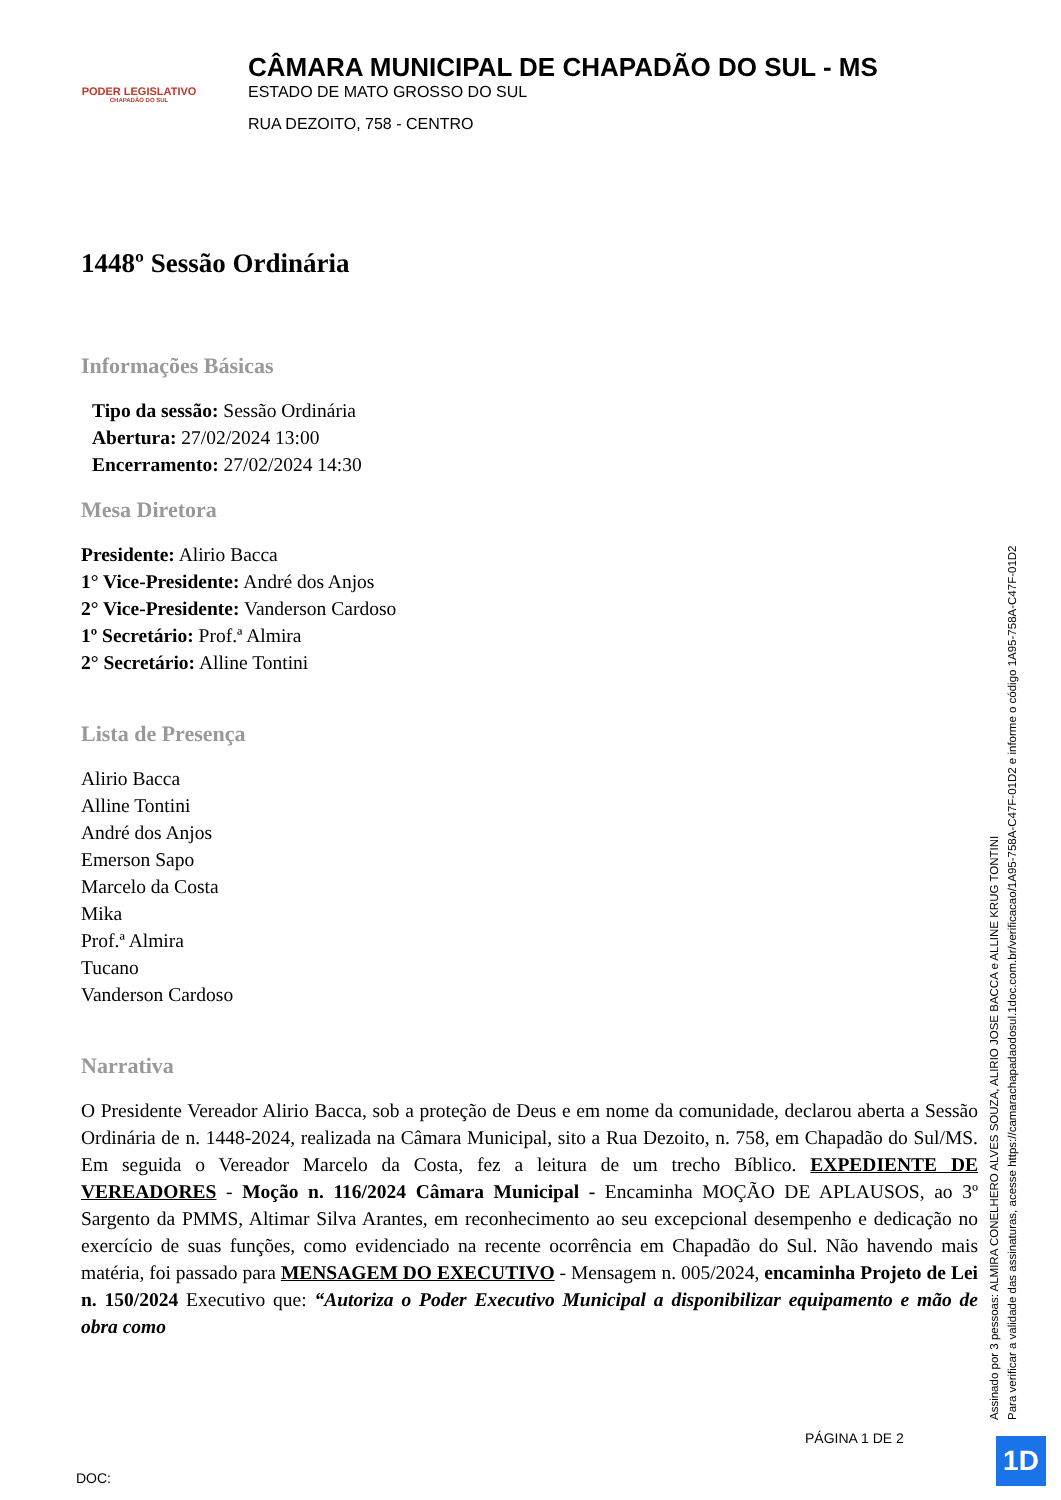PODER LEGISLATIVO
CHAPADÃO DO SUL
CÂMARA MUNICIPAL DE CHAPADÃO DO SUL - MS
ESTADO DE MATO GROSSO DO SUL
RUA DEZOITO, 758 - CENTRO
1448º Sessão Ordinária
Informações Básicas
Tipo da sessão: Sessão Ordinária
Abertura: 27/02/2024 13:00
Encerramento: 27/02/2024 14:30
Mesa Diretora
Presidente: Alirio Bacca
1° Vice-Presidente: André dos Anjos
2° Vice-Presidente: Vanderson Cardoso
1º Secretário: Prof.ª Almira
2° Secretário: Alline Tontini
Lista de Presença
Alirio Bacca
Alline Tontini
André dos Anjos
Emerson Sapo
Marcelo da Costa
Mika
Prof.ª Almira
Tucano
Vanderson Cardoso
Narrativa
O Presidente Vereador Alirio Bacca, sob a proteção de Deus e em nome da comunidade, declarou aberta a Sessão Ordinária de n. 1448-2024, realizada na Câmara Municipal, sito a Rua Dezoito, n. 758, em Chapadão do Sul/MS. Em seguida o Vereador Marcelo da Costa, fez a leitura de um trecho Bíblico. EXPEDIENTE DE VEREADORES - Moção n. 116/2024 Câmara Municipal - Encaminha MOÇÃO DE APLAUSOS, ao 3º Sargento da PMMS, Altimar Silva Arantes, em reconhecimento ao seu excepcional desempenho e dedicação no exercício de suas funções, como evidenciado na recente ocorrência em Chapadão do Sul. Não havendo mais matéria, foi passado para MENSAGEM DO EXECUTIVO - Mensagem n. 005/2024, encaminha Projeto de Lei n. 150/2024 Executivo que: “Autoriza o Poder Executivo Municipal a disponibilizar equipamento e mão de obra como
Assinado por 3 pessoas: ALMIRA CONELHERO ALVES SOUZA, ALIRIO JOSE BACCA e ALLINE KRUG TONTINI
Para verificar a validade das assinaturas, acesse https://camarachapadaodosul.1doc.com.br/verificacao/1A95-758A-C47F-01D2 e informe o código 1A95-758A-C47F-01D2
PÁGINA 1 DE 2
DOC:
1D